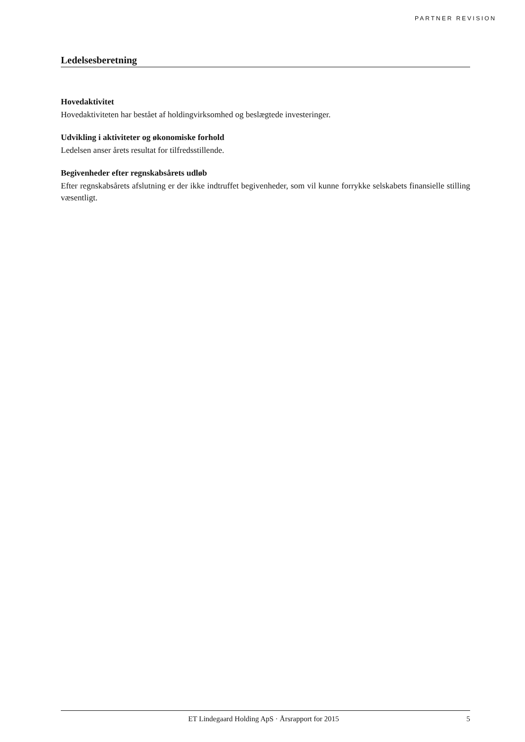PARTNER REVISION
Ledelsesberetning
Hovedaktivitet
Hovedaktiviteten har bestået af holdingvirksomhed og beslægtede investeringer.
Udvikling i aktiviteter og økonomiske forhold
Ledelsen anser årets resultat for tilfredsstillende.
Begivenheder efter regnskabsårets udløb
Efter regnskabsårets afslutning er der ikke indtruffet begivenheder, som vil kunne forrykke selskabets finansielle stilling væsentligt.
ET Lindegaard Holding ApS · Årsrapport for 2015 5